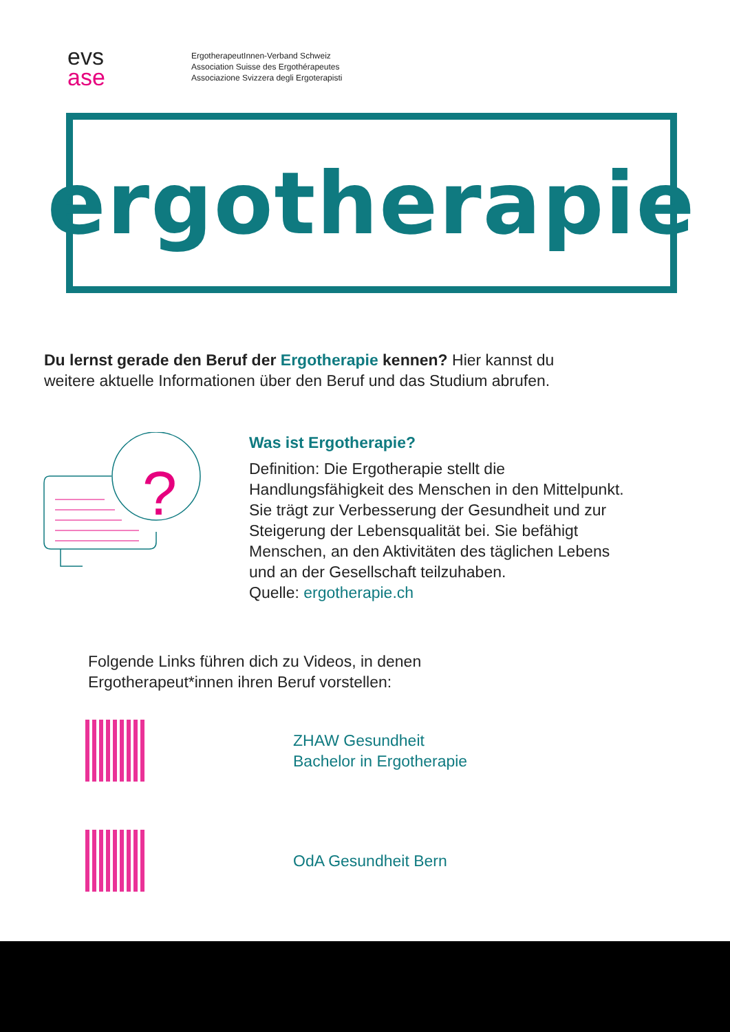evs
ase
ErgotherapeutInnen-Verband Schweiz
Association Suisse des Ergothérapeutes
Associazione Svizzera degli Ergoterapisti
ergotherapie
Du lernst gerade den Beruf der Ergotherapie kennen? Hier kannst du weitere aktuelle Informationen über den Beruf und das Studium abrufen.
?
Was ist Ergotherapie?
Definition: Die Ergotherapie stellt die Handlungsfähigkeit des Menschen in den Mittelpunkt. Sie trägt zur Verbesserung der Gesundheit und zur Steigerung der Lebensqualität bei. Sie befähigt Menschen, an den Aktivitäten des täglichen Lebens und an der Gesellschaft teilzuhaben.
Quelle: ergotherapie.ch
Folgende Links führen dich zu Videos, in denen
Ergotherapeut*innen ihren Beruf vorstellen:
ZHAW Gesundheit
Bachelor in Ergotherapie
OdA Gesundheit Bern